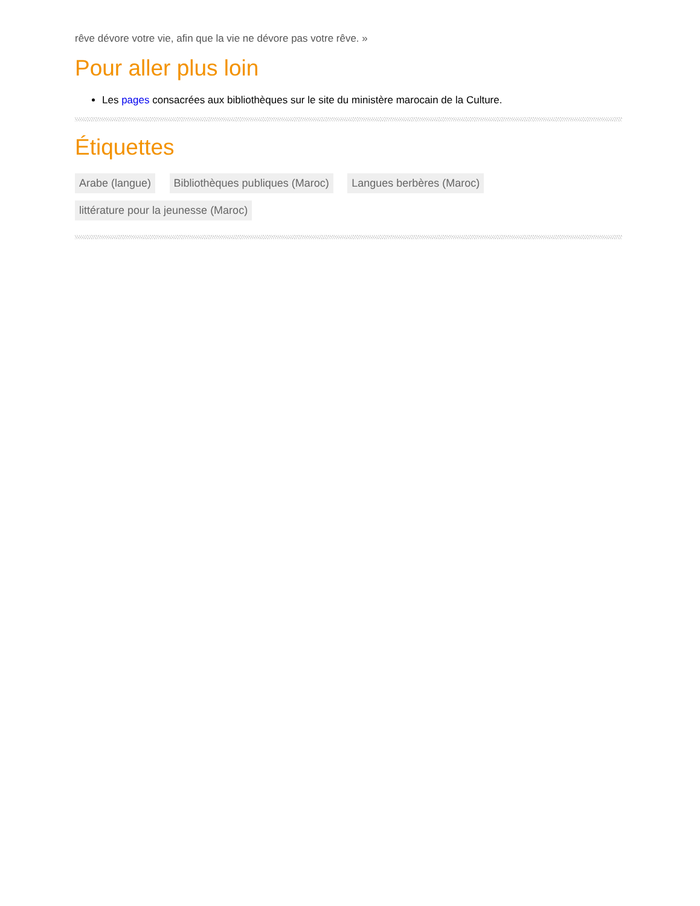rêve dévore votre vie, afin que la vie ne dévore pas votre rêve. »
Pour aller plus loin
Les pages consacrées aux bibliothèques sur le site du ministère marocain de la Culture.
Étiquettes
Arabe (langue) Bibliothèques publiques (Maroc) Langues berbères (Maroc) littérature pour la jeunesse (Maroc)